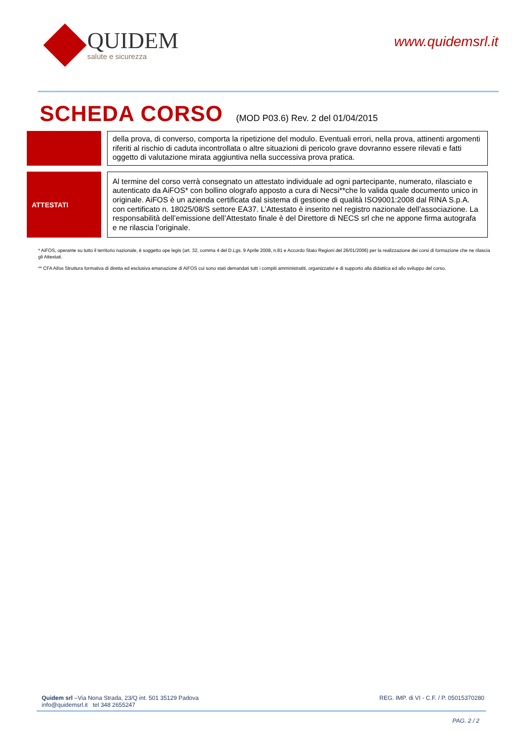QUIDEM
salute e sicurezza
www.quidemsrl.it
SCHEDA CORSO (MOD P03.6) Rev. 2 del 01/04/2015
| | | della prova, di converso, comporta la ripetizione del modulo. Eventuali errori, nella prova, attinenti argomenti riferiti al rischio di caduta incontrollata o altre situazioni di pericolo grave dovranno essere rilevati e fatti oggetto di valutazione mirata aggiuntiva nella successiva prova pratica. |
| ATTESTATI | | Al termine del corso verrà consegnato un attestato individuale ad ogni partecipante, numerato, rilasciato e autenticato da AiFOS* con bollino olografo apposto a cura di Necsi**che lo valida quale documento unico in originale. AiFOS è un azienda certificata dal sistema di gestione di qualità ISO9001:2008 dal RINA S.p.A. con certificato n. 18025/08/S settore EA37. L’Attestato è inserito nel registro nazionale dell’associazione. La responsabilità dell’emissione dell’Attestato finale è del Direttore di NECS srl che ne appone firma autografa e ne rilascia l’originale. |
* AiFOS, operante su tutto il territorio nazionale, è soggetto ope legis (art. 32, comma 4 del D.Lgs. 9 Aprile 2008, n.81 e Accordo Stato Regioni del 26/01/2006) per la realizzazione dei corsi di formazione che ne rilascia gli Attestati.
** CFA Aifos Struttura formativa di diretta ed esclusiva emanazione di AiFOS cui sono stati demandati tutti i compiti amministratiti, organizzativi e di supporto alla didattica ed allo sviluppo del corso.
Quidem srl –Via Nona Strada, 23/Q int. 501 35129 Padova
info@quidemsrl.it tel 348 2655247
REG. IMP. di VI - C.F. / P. 05015370280
PAG. 2 / 2